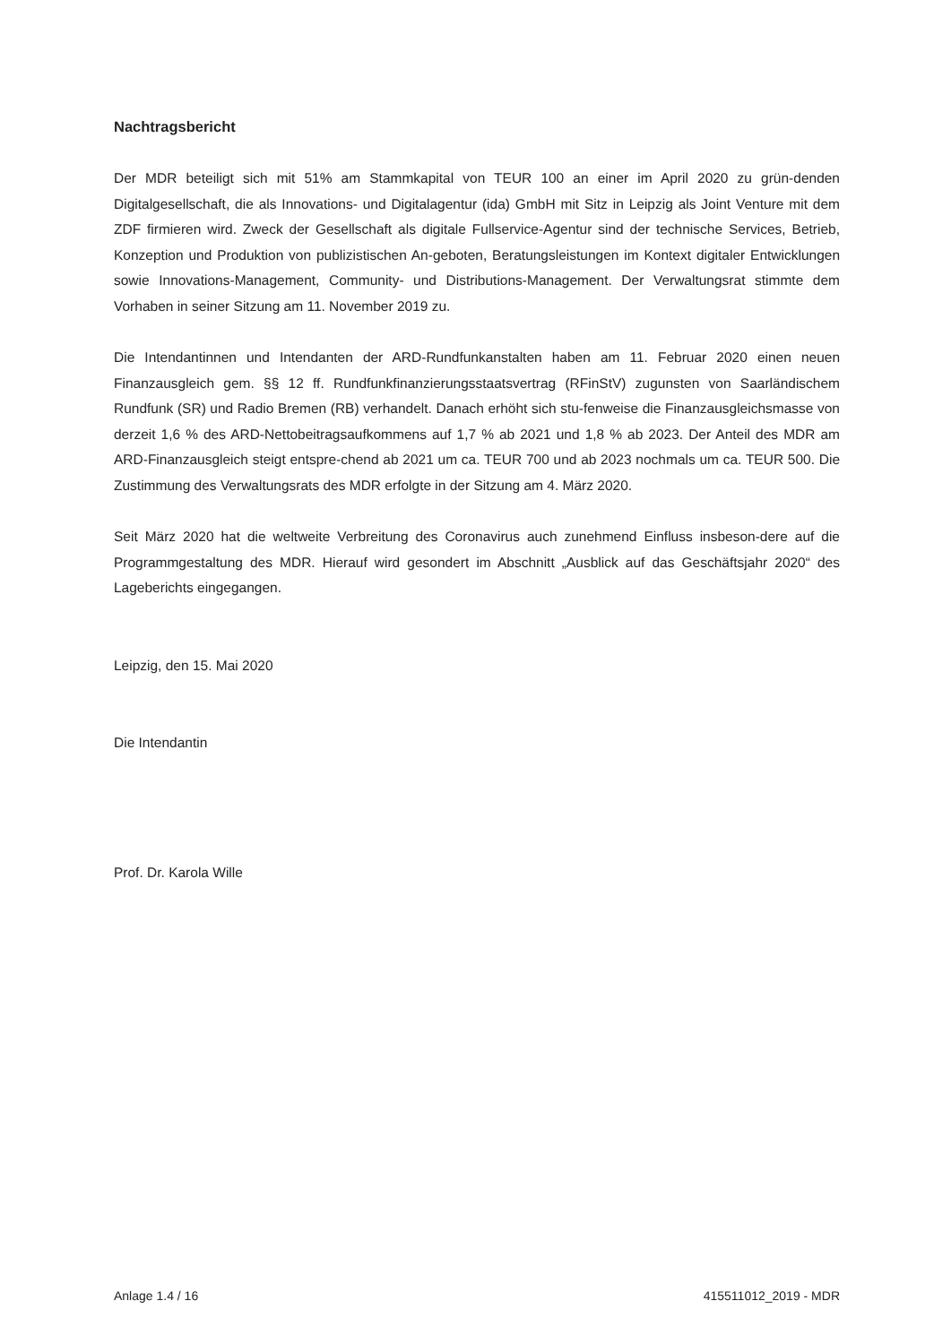Nachtragsbericht
Der MDR beteiligt sich mit 51% am Stammkapital von TEUR 100 an einer im April 2020 zu grün-denden Digitalgesellschaft, die als Innovations- und Digitalagentur (ida) GmbH mit Sitz in Leipzig als Joint Venture mit dem ZDF firmieren wird. Zweck der Gesellschaft als digitale Fullservice-Agentur sind der technische Services, Betrieb, Konzeption und Produktion von publizistischen An-geboten, Beratungsleistungen im Kontext digitaler Entwicklungen sowie Innovations-Management, Community- und Distributions-Management. Der Verwaltungsrat stimmte dem Vorhaben in seiner Sitzung am 11. November 2019 zu.
Die Intendantinnen und Intendanten der ARD-Rundfunkanstalten haben am 11. Februar 2020 einen neuen Finanzausgleich gem. §§ 12 ff. Rundfunkfinanzierungsstaatsvertrag (RFinStV) zugunsten von Saarländischem Rundfunk (SR) und Radio Bremen (RB) verhandelt. Danach erhöht sich stu-fenweise die Finanzausgleichsmasse von derzeit 1,6 % des ARD-Nettobeitragsaufkommens auf 1,7 % ab 2021 und 1,8 % ab 2023. Der Anteil des MDR am ARD-Finanzausgleich steigt entspre-chend ab 2021 um ca. TEUR 700 und ab 2023 nochmals um ca. TEUR 500. Die Zustimmung des Verwaltungsrats des MDR erfolgte in der Sitzung am 4. März 2020.
Seit März 2020 hat die weltweite Verbreitung des Coronavirus auch zunehmend Einfluss insbeson-dere auf die Programmgestaltung des MDR. Hierauf wird gesondert im Abschnitt „Ausblick auf das Geschäftsjahr 2020“ des Lageberichts eingegangen.
Leipzig, den 15. Mai 2020
Die Intendantin
Prof. Dr. Karola Wille
Anlage 1.4 / 16 415511012_2019 - MDR